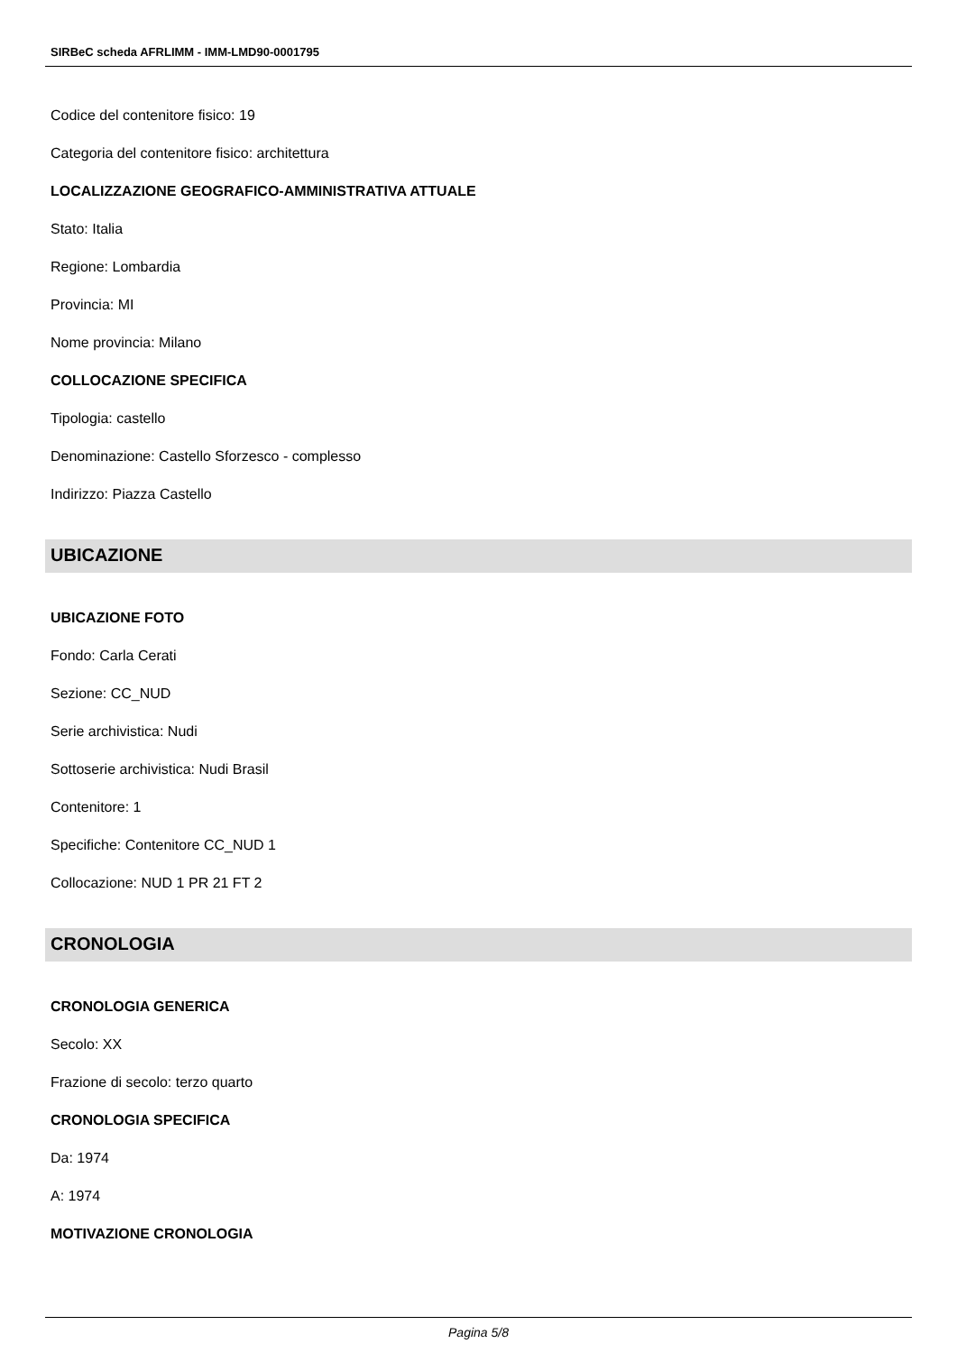SIRBeC scheda AFRLIMM - IMM-LMD90-0001795
Codice del contenitore fisico: 19
Categoria del contenitore fisico: architettura
LOCALIZZAZIONE GEOGRAFICO-AMMINISTRATIVA ATTUALE
Stato: Italia
Regione: Lombardia
Provincia: MI
Nome provincia: Milano
COLLOCAZIONE SPECIFICA
Tipologia: castello
Denominazione: Castello Sforzesco - complesso
Indirizzo: Piazza Castello
UBICAZIONE
UBICAZIONE FOTO
Fondo: Carla Cerati
Sezione: CC_NUD
Serie archivistica: Nudi
Sottoserie archivistica: Nudi Brasil
Contenitore: 1
Specifiche: Contenitore CC_NUD 1
Collocazione: NUD 1 PR 21 FT 2
CRONOLOGIA
CRONOLOGIA GENERICA
Secolo: XX
Frazione di secolo: terzo quarto
CRONOLOGIA SPECIFICA
Da: 1974
A: 1974
MOTIVAZIONE CRONOLOGIA
Pagina 5/8